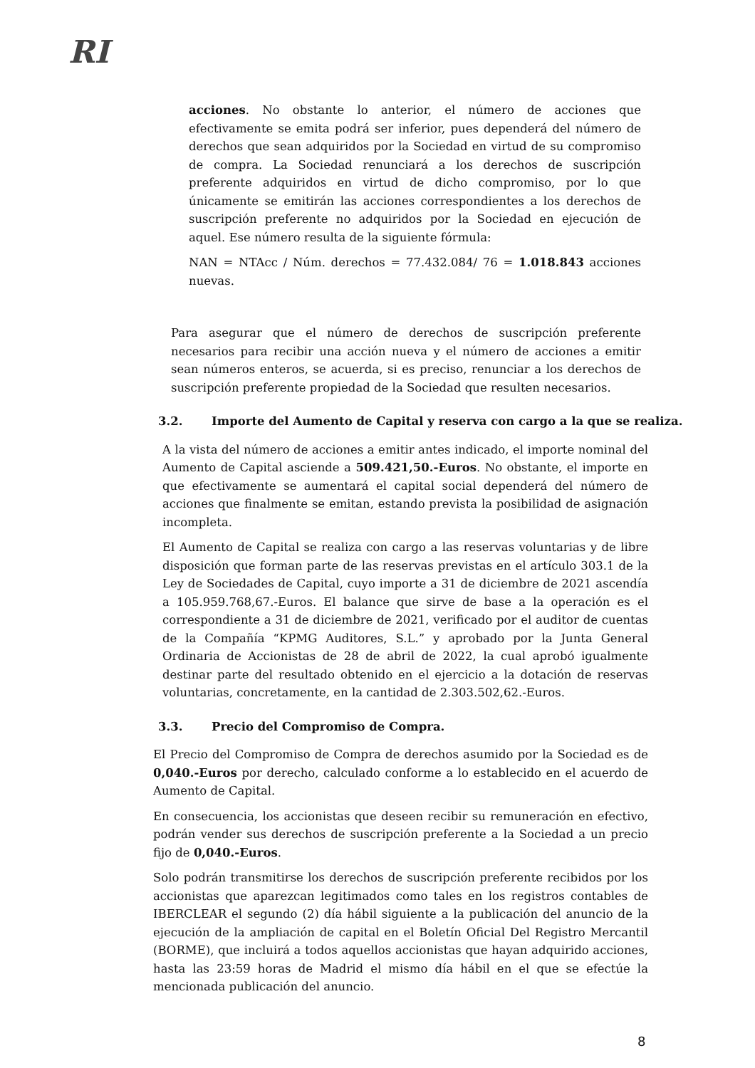RI
acciones. No obstante lo anterior, el número de acciones que efectivamente se emita podrá ser inferior, pues dependerá del número de derechos que sean adquiridos por la Sociedad en virtud de su compromiso de compra. La Sociedad renunciará a los derechos de suscripción preferente adquiridos en virtud de dicho compromiso, por lo que únicamente se emitirán las acciones correspondientes a los derechos de suscripción preferente no adquiridos por la Sociedad en ejecución de aquel. Ese número resulta de la siguiente fórmula:
NAN = NTAcc / Núm. derechos = 77.432.084/ 76 = 1.018.843 acciones nuevas.
Para asegurar que el número de derechos de suscripción preferente necesarios para recibir una acción nueva y el número de acciones a emitir sean números enteros, se acuerda, si es preciso, renunciar a los derechos de suscripción preferente propiedad de la Sociedad que resulten necesarios.
3.2. Importe del Aumento de Capital y reserva con cargo a la que se realiza.
A la vista del número de acciones a emitir antes indicado, el importe nominal del Aumento de Capital asciende a 509.421,50.-Euros. No obstante, el importe en que efectivamente se aumentará el capital social dependerá del número de acciones que finalmente se emitan, estando prevista la posibilidad de asignación incompleta.
El Aumento de Capital se realiza con cargo a las reservas voluntarias y de libre disposición que forman parte de las reservas previstas en el artículo 303.1 de la Ley de Sociedades de Capital, cuyo importe a 31 de diciembre de 2021 ascendía a 105.959.768,67.-Euros. El balance que sirve de base a la operación es el correspondiente a 31 de diciembre de 2021, verificado por el auditor de cuentas de la Compañía “KPMG Auditores, S.L.” y aprobado por la Junta General Ordinaria de Accionistas de 28 de abril de 2022, la cual aprobó igualmente destinar parte del resultado obtenido en el ejercicio a la dotación de reservas voluntarias, concretamente, en la cantidad de 2.303.502,62.-Euros.
3.3. Precio del Compromiso de Compra.
El Precio del Compromiso de Compra de derechos asumido por la Sociedad es de 0,040.-Euros por derecho, calculado conforme a lo establecido en el acuerdo de Aumento de Capital.
En consecuencia, los accionistas que deseen recibir su remuneración en efectivo, podrán vender sus derechos de suscripción preferente a la Sociedad a un precio fijo de 0,040.-Euros.
Solo podrán transmitirse los derechos de suscripción preferente recibidos por los accionistas que aparezcan legitimados como tales en los registros contables de IBERCLEAR el segundo (2) día hábil siguiente a la publicación del anuncio de la ejecución de la ampliación de capital en el Boletín Oficial Del Registro Mercantil (BORME), que incluirá a todos aquellos accionistas que hayan adquirido acciones, hasta las 23:59 horas de Madrid el mismo día hábil en el que se efectúe la mencionada publicación del anuncio.
8